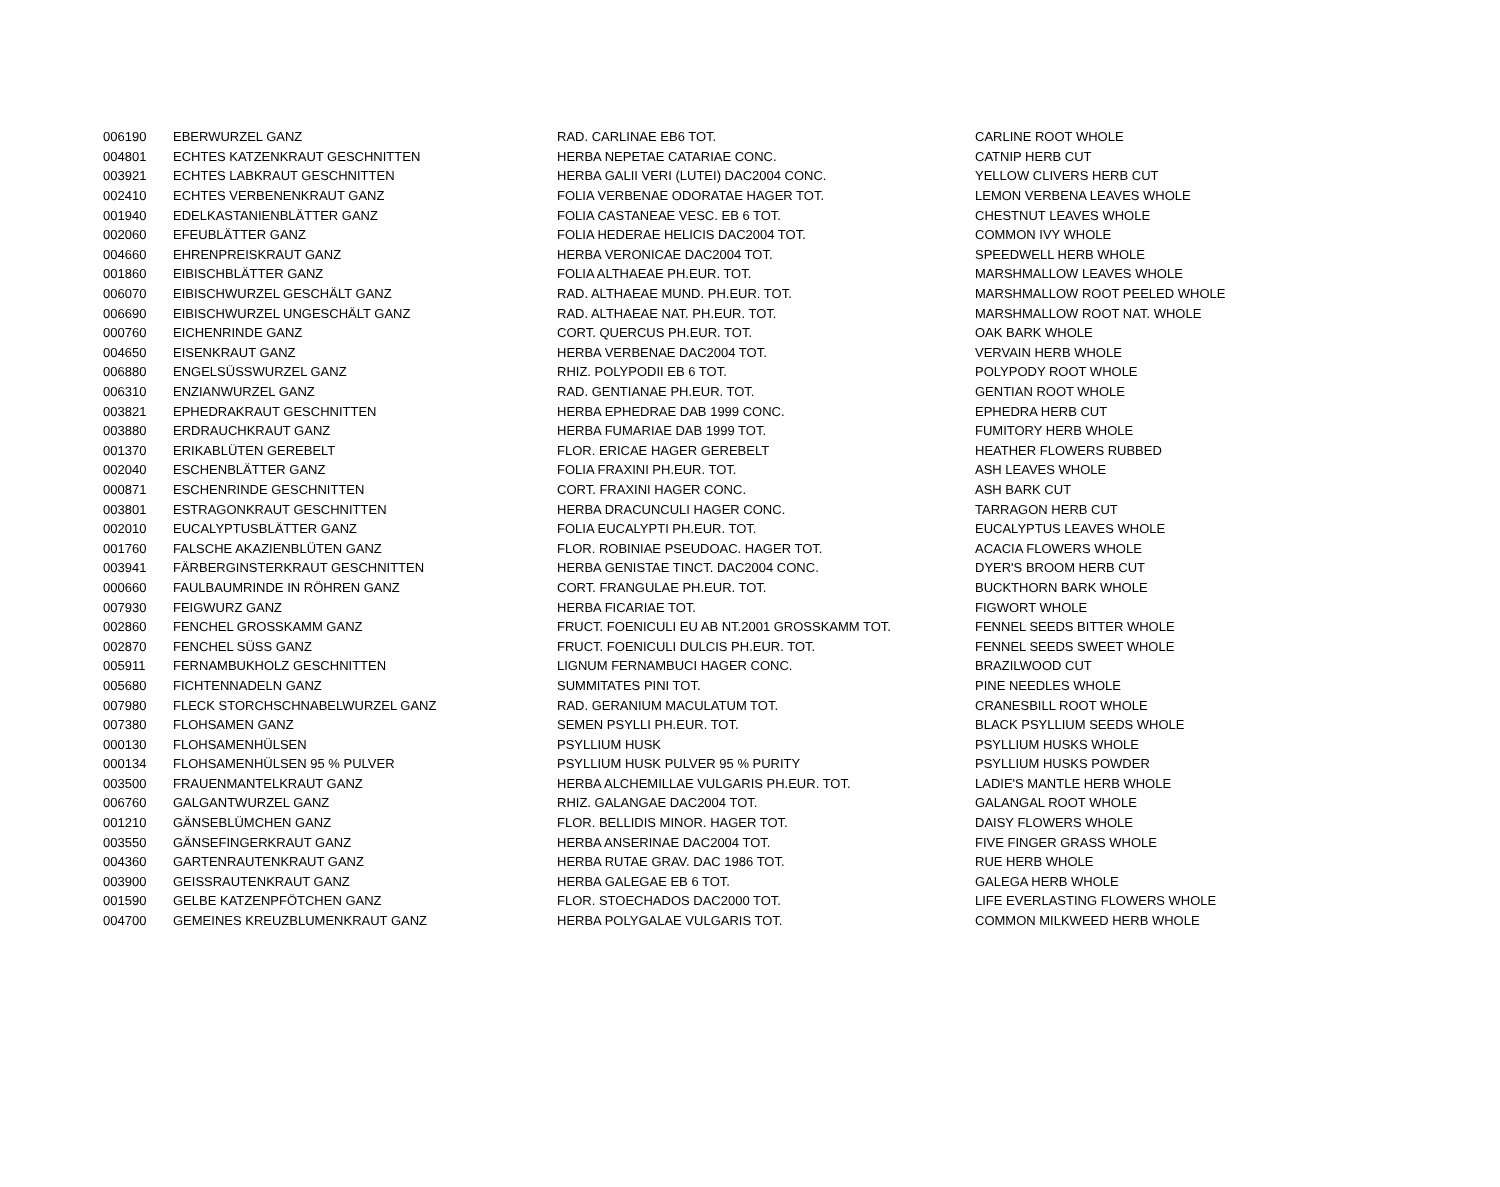| 006190 | EBERWURZEL GANZ | RAD. CARLINAE EB6 TOT. | CARLINE ROOT WHOLE |
| 004801 | ECHTES KATZENKRAUT GESCHNITTEN | HERBA NEPETAE CATARIAE CONC. | CATNIP HERB CUT |
| 003921 | ECHTES LABKRAUT GESCHNITTEN | HERBA GALII VERI (LUTEI) DAC2004 CONC. | YELLOW CLIVERS HERB CUT |
| 002410 | ECHTES VERBENENKRAUT GANZ | FOLIA VERBENAE ODORATAE HAGER TOT. | LEMON VERBENA LEAVES WHOLE |
| 001940 | EDELKASTANIENBLÄTTER GANZ | FOLIA CASTANEAE VESC. EB 6 TOT. | CHESTNUT LEAVES WHOLE |
| 002060 | EFEUBLÄTTER GANZ | FOLIA HEDERAE HELICIS DAC2004 TOT. | COMMON IVY WHOLE |
| 004660 | EHRENPREISKRAUT GANZ | HERBA VERONICAE DAC2004 TOT. | SPEEDWELL HERB WHOLE |
| 001860 | EIBISCHBLÄTTER GANZ | FOLIA ALTHAEAE PH.EUR. TOT. | MARSHMALLOW LEAVES WHOLE |
| 006070 | EIBISCHWURZEL GESCHÄLT GANZ | RAD. ALTHAEAE MUND. PH.EUR. TOT. | MARSHMALLOW ROOT PEELED WHOLE |
| 006690 | EIBISCHWURZEL UNGESCHÄLT GANZ | RAD. ALTHAEAE NAT. PH.EUR. TOT. | MARSHMALLOW ROOT NAT. WHOLE |
| 000760 | EICHENRINDE GANZ | CORT. QUERCUS PH.EUR. TOT. | OAK BARK WHOLE |
| 004650 | EISENKRAUT GANZ | HERBA VERBENAE DAC2004 TOT. | VERVAIN HERB WHOLE |
| 006880 | ENGELSÜSSWURZEL GANZ | RHIZ. POLYPODII EB 6 TOT. | POLYPODY ROOT WHOLE |
| 006310 | ENZIANWURZEL GANZ | RAD. GENTIANAE PH.EUR. TOT. | GENTIAN ROOT WHOLE |
| 003821 | EPHEDRAKRAUT GESCHNITTEN | HERBA EPHEDRAE DAB 1999 CONC. | EPHEDRA HERB CUT |
| 003880 | ERDRAUCHKRAUT GANZ | HERBA FUMARIAE DAB 1999 TOT. | FUMITORY HERB WHOLE |
| 001370 | ERIKABLÜTEN GEREBELT | FLOR. ERICAE HAGER GEREBELT | HEATHER FLOWERS RUBBED |
| 002040 | ESCHENBLÄTTER GANZ | FOLIA FRAXINI PH.EUR. TOT. | ASH LEAVES WHOLE |
| 000871 | ESCHENRINDE GESCHNITTEN | CORT. FRAXINI HAGER CONC. | ASH BARK CUT |
| 003801 | ESTRAGONKRAUT GESCHNITTEN | HERBA DRACUNCULI HAGER CONC. | TARRAGON HERB CUT |
| 002010 | EUCALYPTUSBLÄTTER GANZ | FOLIA EUCALYPTI PH.EUR. TOT. | EUCALYPTUS LEAVES WHOLE |
| 001760 | FALSCHE AKAZIENBLÜTEN GANZ | FLOR. ROBINIAE PSEUDOAC. HAGER TOT. | ACACIA FLOWERS WHOLE |
| 003941 | FÄRBERGINSTERKRAUT GESCHNITTEN | HERBA GENISTAE TINCT. DAC2004 CONC. | DYER'S BROOM HERB CUT |
| 000660 | FAULBAUMRINDE IN RÖHREN GANZ | CORT. FRANGULAE PH.EUR. TOT. | BUCKTHORN BARK WHOLE |
| 007930 | FEIGWURZ GANZ | HERBA FICARIAE TOT. | FIGWORT WHOLE |
| 002860 | FENCHEL GROSSKAMM GANZ | FRUCT. FOENICULI EU AB NT.2001 GROSSKAMM TOT. | FENNEL SEEDS BITTER WHOLE |
| 002870 | FENCHEL SÜSS GANZ | FRUCT. FOENICULI DULCIS PH.EUR. TOT. | FENNEL SEEDS SWEET WHOLE |
| 005911 | FERNAMBUKHOLZ GESCHNITTEN | LIGNUM FERNAMBUCI HAGER CONC. | BRAZILWOOD CUT |
| 005680 | FICHTENNADELN GANZ | SUMMITATES PINI TOT. | PINE NEEDLES WHOLE |
| 007980 | FLECK STORCHSCHNABELWURZEL GANZ | RAD. GERANIUM MACULATUM TOT. | CRANESBILL ROOT WHOLE |
| 007380 | FLOHSAMEN GANZ | SEMEN PSYLLI PH.EUR. TOT. | BLACK PSYLLIUM SEEDS WHOLE |
| 000130 | FLOHSAMENHÜLSEN | PSYLLIUM HUSK | PSYLLIUM HUSKS WHOLE |
| 000134 | FLOHSAMENHÜLSEN 95 % PULVER | PSYLLIUM HUSK PULVER 95 % PURITY | PSYLLIUM HUSKS POWDER |
| 003500 | FRAUENMANTELKRAUT GANZ | HERBA ALCHEMILLAE VULGARIS PH.EUR. TOT. | LADIE'S MANTLE HERB WHOLE |
| 006760 | GALGANTWURZEL GANZ | RHIZ. GALANGAE DAC2004 TOT. | GALANGAL ROOT WHOLE |
| 001210 | GÄNSEBLÜMCHEN GANZ | FLOR. BELLIDIS MINOR. HAGER TOT. | DAISY FLOWERS WHOLE |
| 003550 | GÄNSEFINGERKRAUT GANZ | HERBA ANSERINAE DAC2004 TOT. | FIVE FINGER GRASS WHOLE |
| 004360 | GARTENRAUTENKRAUT GANZ | HERBA RUTAE GRAV. DAC 1986 TOT. | RUE HERB WHOLE |
| 003900 | GEISSRAUTENKRAUT GANZ | HERBA GALEGAE EB 6 TOT. | GALEGA HERB WHOLE |
| 001590 | GELBE KATZENPFÖTCHEN GANZ | FLOR. STOECHADOS DAC2000 TOT. | LIFE EVERLASTING FLOWERS WHOLE |
| 004700 | GEMEINES KREUZBLUMENKRAUT GANZ | HERBA POLYGALAE VULGARIS TOT. | COMMON MILKWEED HERB WHOLE |